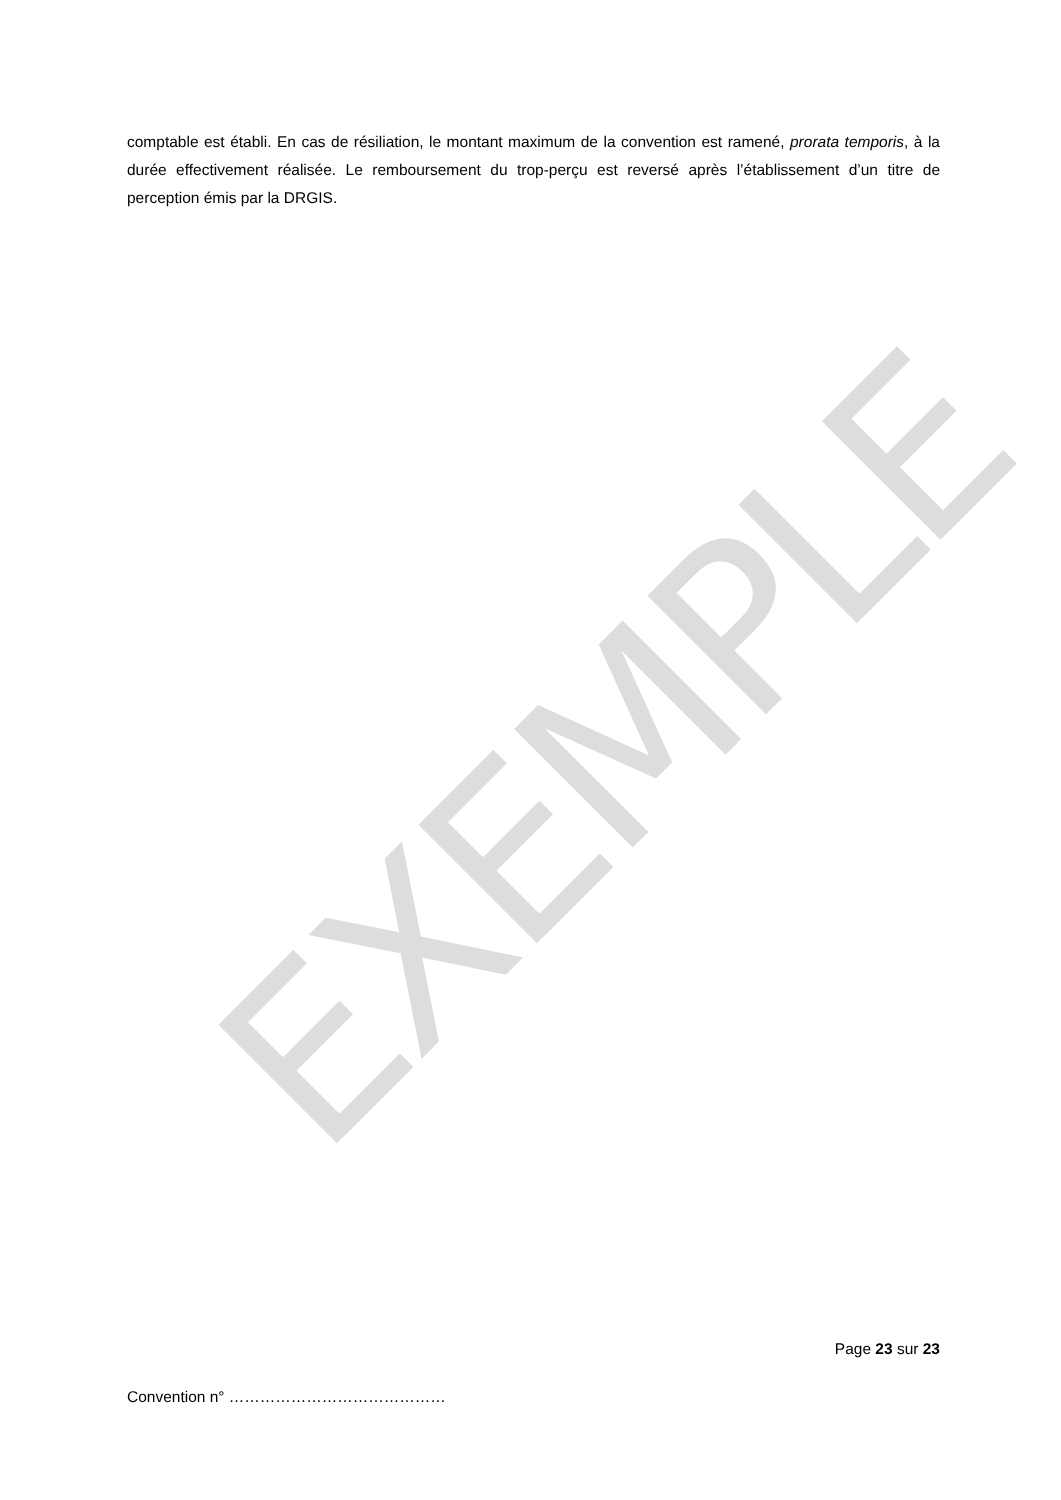EXEMPLE
comptable est établi. En cas de résiliation, le montant maximum de la convention est ramené, prorata temporis, à la durée effectivement réalisée. Le remboursement du trop-perçu est reversé après l’établissement d’un titre de perception émis par la DRGIS.
Page 23 sur 23
Convention n° ……………………………………